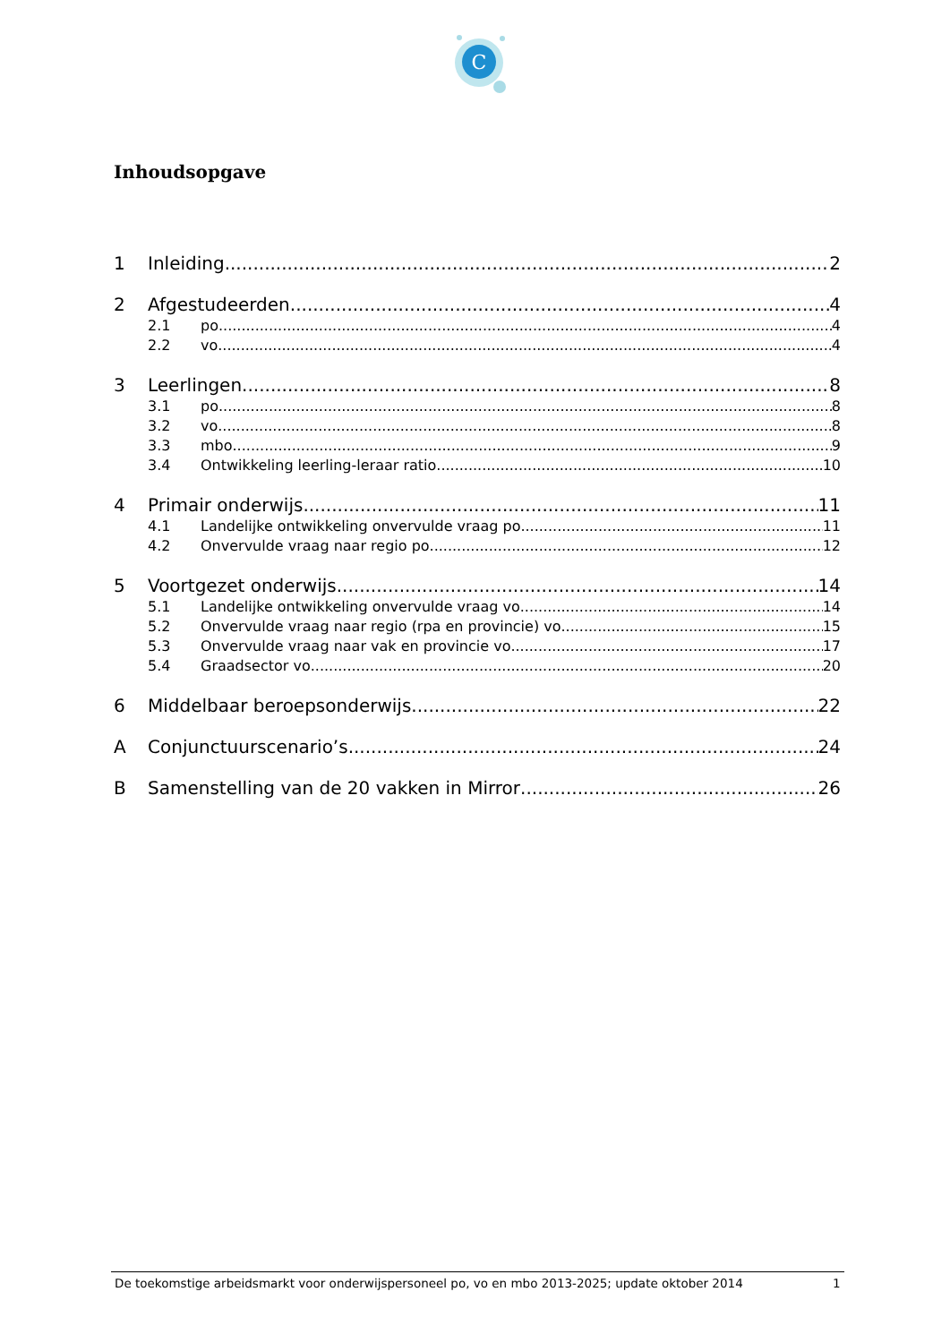C
Inhoudsopgave
1 Inleiding 2
2 Afgestudeerden 4
2.1 po 4
2.2 vo 4
3 Leerlingen 8
3.1 po 8
3.2 vo 8
3.3 mbo 9
3.4 Ontwikkeling leerling-leraar ratio 10
4 Primair onderwijs 11
4.1 Landelijke ontwikkeling onvervulde vraag po 11
4.2 Onvervulde vraag naar regio po 12
5 Voortgezet onderwijs 14
5.1 Landelijke ontwikkeling onvervulde vraag vo 14
5.2 Onvervulde vraag naar regio (rpa en provincie) vo 15
5.3 Onvervulde vraag naar vak en provincie vo 17
5.4 Graadsector vo 20
6 Middelbaar beroepsonderwijs 22
A Conjunctuurscenario’s 24
B Samenstelling van de 20 vakken in Mirror 26
De toekomstige arbeidsmarkt voor onderwijspersoneel po, vo en mbo 2013-2025; update oktober 2014 1